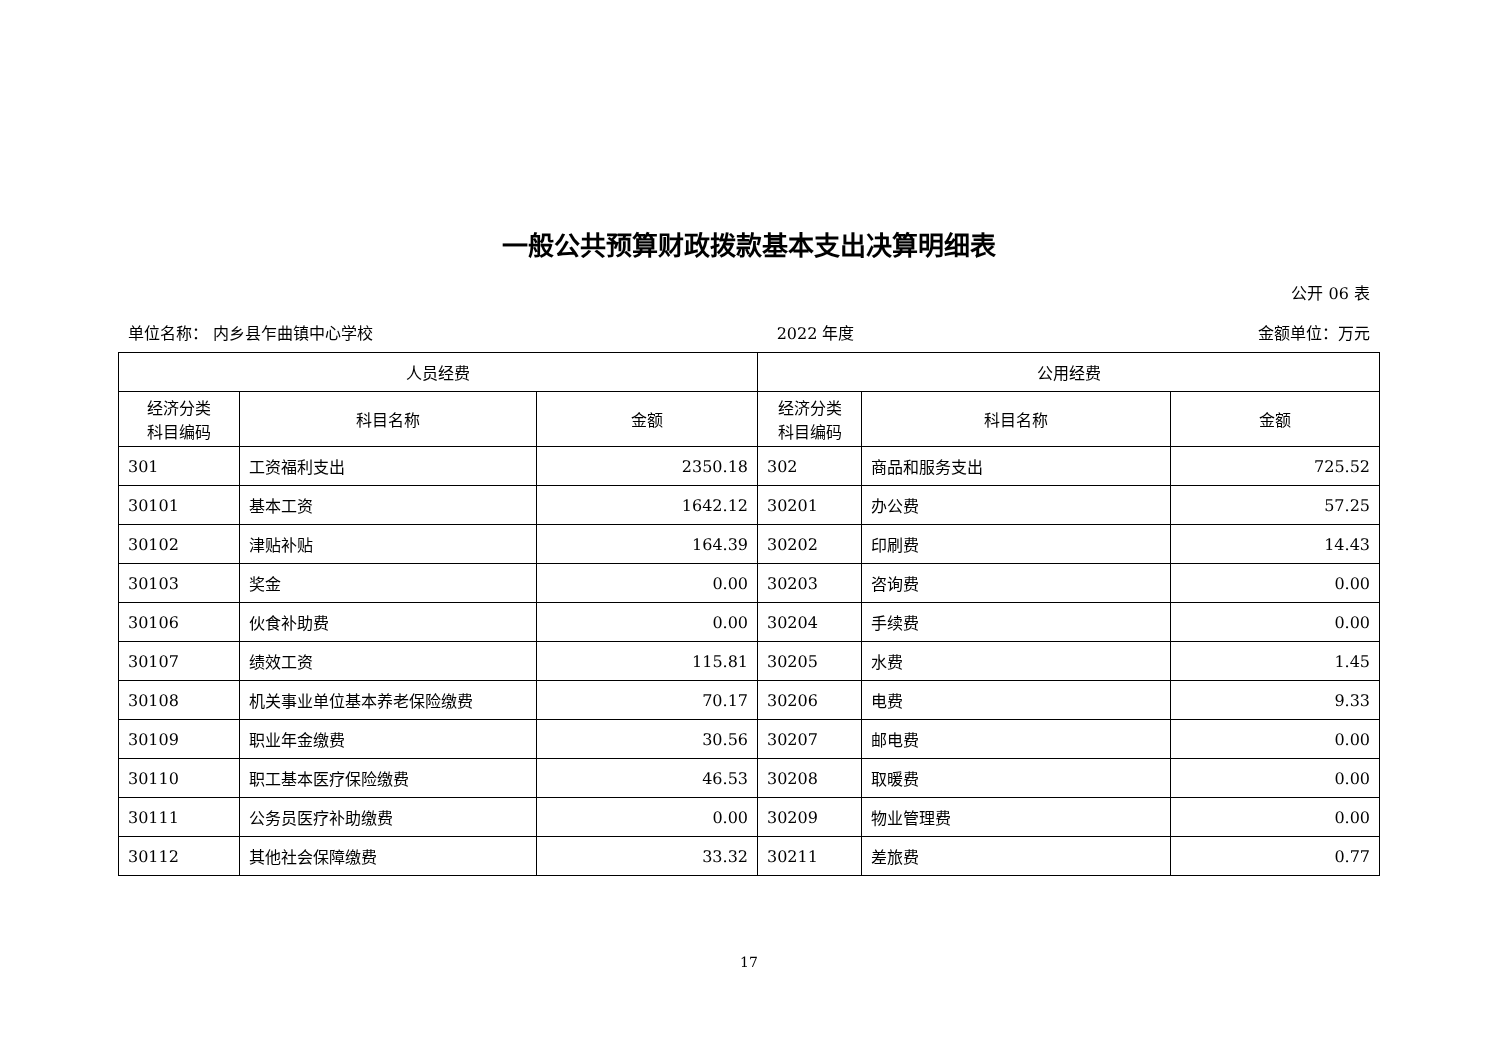一般公共预算财政拨款基本支出决算明细表
公开 06 表
单位名称： 内乡县乍曲镇中心学校 2022 年度 金额单位：万元
| 人员经费 | | | 公用经费 | | |
| --- | --- | --- | --- | --- | --- |
| 经济分类 科目编码 | 科目名称 | 金额 | 经济分类 科目编码 | 科目名称 | 金额 |
| 301 | 工资福利支出 | 2350.18 | 302 | 商品和服务支出 | 725.52 |
| 30101 | 基本工资 | 1642.12 | 30201 | 办公费 | 57.25 |
| 30102 | 津贴补贴 | 164.39 | 30202 | 印刷费 | 14.43 |
| 30103 | 奖金 | 0.00 | 30203 | 咨询费 | 0.00 |
| 30106 | 伙食补助费 | 0.00 | 30204 | 手续费 | 0.00 |
| 30107 | 绩效工资 | 115.81 | 30205 | 水费 | 1.45 |
| 30108 | 机关事业单位基本养老保险缴费 | 70.17 | 30206 | 电费 | 9.33 |
| 30109 | 职业年金缴费 | 30.56 | 30207 | 邮电费 | 0.00 |
| 30110 | 职工基本医疗保险缴费 | 46.53 | 30208 | 取暖费 | 0.00 |
| 30111 | 公务员医疗补助缴费 | 0.00 | 30209 | 物业管理费 | 0.00 |
| 30112 | 其他社会保障缴费 | 33.32 | 30211 | 差旅费 | 0.77 |
17